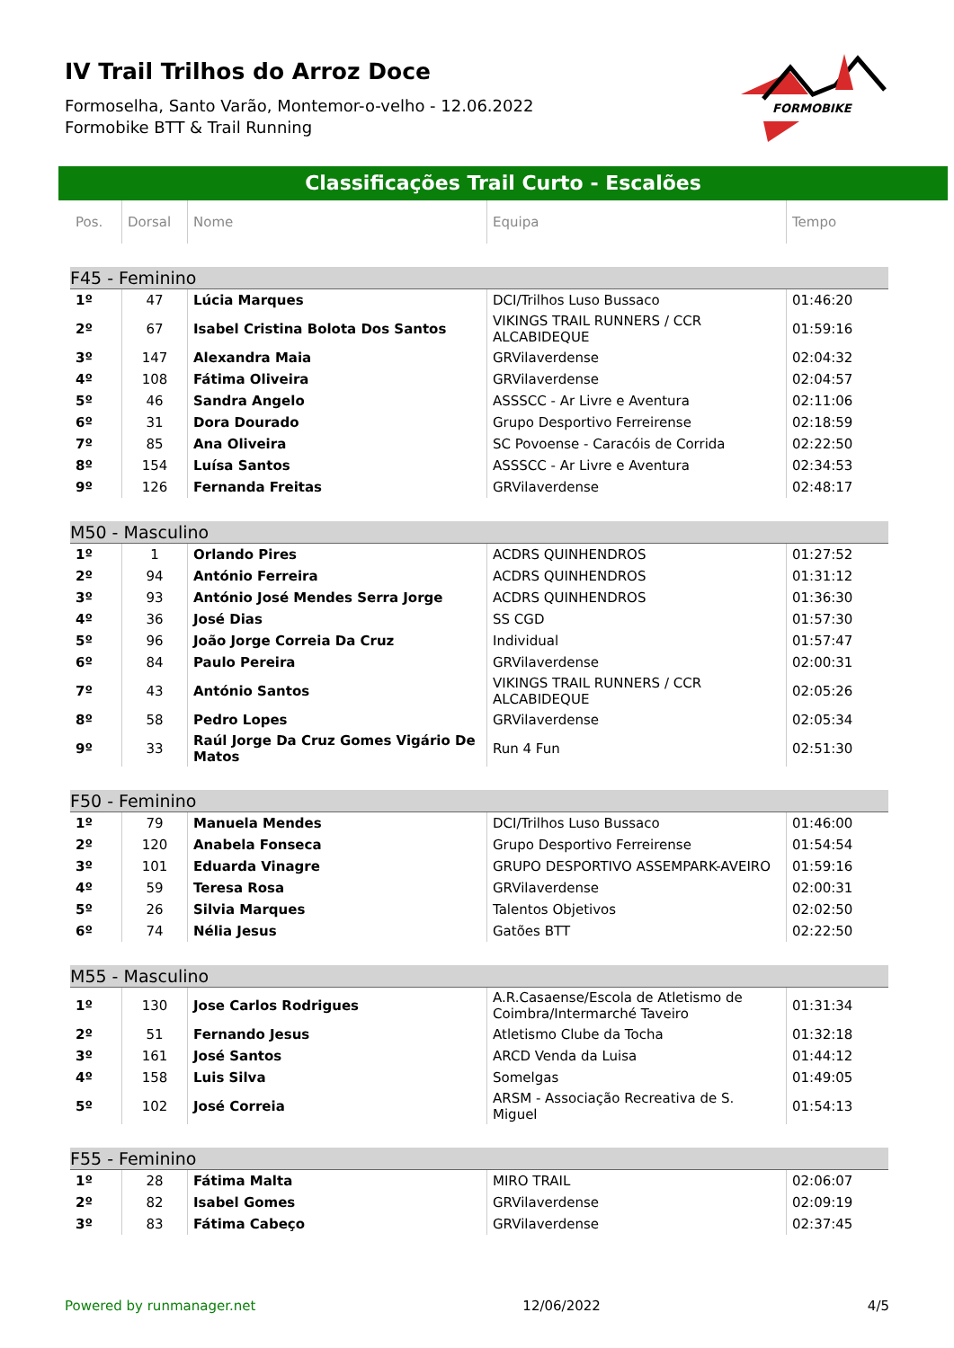IV Trail Trilhos do Arroz Doce
Formoselha, Santo Varão, Montemor-o-velho - 12.06.2022
Formobike BTT & Trail Running
FORMOBIKE
Classificações Trail Curto - Escalões
| Pos. | Dorsal | Nome | Equipa | Tempo |
| --- | --- | --- | --- | --- |
| F45 - Feminino | | | | |
| 1º | 47 | Lúcia Marques | DCI/Trilhos Luso Bussaco | 01:46:20 |
| 2º | 67 | Isabel Cristina Bolota Dos Santos | VIKINGS TRAIL RUNNERS / CCR ALCABIDEQUE | 01:59:16 |
| 3º | 147 | Alexandra Maia | GRVilaverdense | 02:04:32 |
| 4º | 108 | Fátima Oliveira | GRVilaverdense | 02:04:57 |
| 5º | 46 | Sandra Angelo | ASSSCC - Ar Livre e Aventura | 02:11:06 |
| 6º | 31 | Dora Dourado | Grupo Desportivo Ferreirense | 02:18:59 |
| 7º | 85 | Ana Oliveira | SC Povoense - Caracóis de Corrida | 02:22:50 |
| 8º | 154 | Luísa Santos | ASSSCC - Ar Livre e Aventura | 02:34:53 |
| 9º | 126 | Fernanda Freitas | GRVilaverdense | 02:48:17 |
| M50 - Masculino | | | | |
| 1º | 1 | Orlando Pires | ACDRS QUINHENDROS | 01:27:52 |
| 2º | 94 | António Ferreira | ACDRS QUINHENDROS | 01:31:12 |
| 3º | 93 | António José Mendes Serra Jorge | ACDRS QUINHENDROS | 01:36:30 |
| 4º | 36 | José Dias | SS CGD | 01:57:30 |
| 5º | 96 | João Jorge Correia Da Cruz | Individual | 01:57:47 |
| 6º | 84 | Paulo Pereira | GRVilaverdense | 02:00:31 |
| 7º | 43 | António Santos | VIKINGS TRAIL RUNNERS / CCR ALCABIDEQUE | 02:05:26 |
| 8º | 58 | Pedro Lopes | GRVilaverdense | 02:05:34 |
| 9º | 33 | Raúl Jorge Da Cruz Gomes Vigário De Matos | Run 4 Fun | 02:51:30 |
| F50 - Feminino | | | | |
| 1º | 79 | Manuela Mendes | DCI/Trilhos Luso Bussaco | 01:46:00 |
| 2º | 120 | Anabela Fonseca | Grupo Desportivo Ferreirense | 01:54:54 |
| 3º | 101 | Eduarda Vinagre | GRUPO DESPORTIVO ASSEMPARK-AVEIRO | 01:59:16 |
| 4º | 59 | Teresa Rosa | GRVilaverdense | 02:00:31 |
| 5º | 26 | Silvia Marques | Talentos Objetivos | 02:02:50 |
| 6º | 74 | Nélia Jesus | Gatões BTT | 02:22:50 |
| M55 - Masculino | | | | |
| 1º | 130 | Jose Carlos Rodrigues | A.R.Casaense/Escola de Atletismo de Coimbra/Intermarché Taveiro | 01:31:34 |
| 2º | 51 | Fernando Jesus | Atletismo Clube da Tocha | 01:32:18 |
| 3º | 161 | José Santos | ARCD Venda da Luisa | 01:44:12 |
| 4º | 158 | Luis Silva | Somelgas | 01:49:05 |
| 5º | 102 | José Correia | ARSM - Associação Recreativa de S. Miguel | 01:54:13 |
| F55 - Feminino | | | | |
| 1º | 28 | Fátima Malta | MIRO TRAIL | 02:06:07 |
| 2º | 82 | Isabel Gomes | GRVilaverdense | 02:09:19 |
| 3º | 83 | Fátima Cabeço | GRVilaverdense | 02:37:45 |
Powered by runmanager.net 12/06/2022 4/5